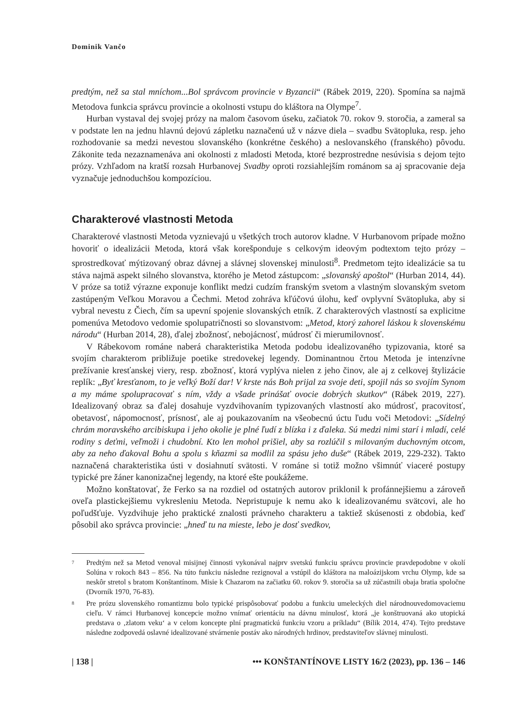Dominik Vančo
predtým, než sa stal mníchom...Bol správcom provincie v Byzancii“ (Rábek 2019, 220). Spomína sa najmä Metodova funkcia správcu provincie a okolnosti vstupu do kláštora na Olympe<sup>7</sup>.
Hurban vystaval dej svojej prózy na malom časovom úseku, začiatok 70. rokov 9. storočia, a zameral sa v podstate len na jednu hlavnú dejovú zápletku naznačenú už v názve diela – svadbu Svätopluka, resp. jeho rozhodovanie sa medzi nevestou slovanského (konkrétne českého) a neslovanského (franského) pôvodu. Zákonite teda nezaznamenáva ani okolnosti z mladosti Metoda, ktoré bezprostredne nesúvisia s dejom tejto prózy. Vzhľadom na kratší rozsah Hurbanovej Svadby oproti rozsiahlejším románom sa aj spracovanie deja vyznačuje jednoduchšou kompozíciou.
Charakterové vlastnosti Metoda
Charakterové vlastnosti Metoda vyznievajú u všetkých troch autorov kladne. V Hurbanovom prípade možno hovoriť o idealizácii Metoda, ktorá však korešponduje s celkovým ideovým podtextom tejto prózy – sprostredkovať mýtizovaný obraz dávnej a slávnej slovenskej minulosti<sup>8</sup>. Predmetom tejto idealizácie sa tu stáva najmä aspekt silného slovanstva, ktorého je Metod zástupcom: „slovanský apoštol“ (Hurban 2014, 44). V próze sa totiž výrazne exponuje konflikt medzi cudzím franským svetom a vlastným slovanským svetom zastúpeným Veľkou Moravou a Čechmi. Metod zohráva kľúčovú úlohu, keď ovplyvní Svätopluka, aby si vybral nevestu z Čiech, čím sa upevní spojenie slovanských etník. Z charakterových vlastností sa explicitne pomenúva Metodovo vedomie spolupatričnosti so slovanstvom: „Metod, ktorý zahorel láskou k slovenskému národu“ (Hurban 2014, 28), ďalej zbožnosť, nebojácnosť, múdrosť či mierumilovnosť.
V Rábekovom románe naberá charakteristika Metoda podobu idealizovaného typizovania, ktoré sa svojím charakterom približuje poetike stredovekej legendy. Dominantnou črtou Metoda je intenzívne prežívanie kresťanskej viery, resp. zbožnosť, ktorá vyplýva nielen z jeho činov, ale aj z celkovej štylizácie replík: „Byť kresťanom, to je veľký Boží dar! V krste nás Boh prijal za svoje deti, spojil nás so svojím Synom a my máme spolupracovať s ním, vždy a všade prinášať ovocie dobrých skutkov“ (Rábek 2019, 227). Idealizovaný obraz sa ďalej dosahuje vyzdvihovaním typizovaných vlastností ako múdrosť, pracovitosť, obetavosť, nápomocnosť, prísnosť, ale aj poukazovaním na všeobecnú úctu ľudu voči Metodovi: „Sídelný chrám moravského arcibiskupa i jeho okolie je plné ľudí z blízka i z ďaleka. Sú medzi nimi starí i mladí, celé rodiny s deťmi, veľmoži i chudobní. Kto len mohol prišiel, aby sa rozlúčil s milovaným duchovným otcom, aby za neho ďakoval Bohu a spolu s kňazmi sa modlil za spásu jeho duše“ (Rábek 2019, 229-232). Takto naznačená charakteristika ústi v dosiahnutí svätosti. V románe si totiž možno všimnúť viaceré postupy typické pre žáner kanonizačnej legendy, na ktoré ešte poukážeme.
Možno konštatovať, že Ferko sa na rozdiel od ostatných autorov priklonil k profánnejšiemu a zároveň oveľa plastickejšiemu vykresleniu Metoda. Nepristupuje k nemu ako k idealizovanému svätcovi, ale ho poľudšťuje. Vyzdvihuje jeho praktické znalosti právneho charakteru a taktiež skúsenosti z obdobia, keď pôsobil ako správca provincie: „hneď tu na mieste, lebo je dosť svedkov,
7
Predtým než sa Metod venoval misijnej činnosti vykonával najprv svetskú funkciu správcu provincie pravdepodobne v okolí Solúna v rokoch 843 – 856. Na túto funkciu následne rezignoval a vstúpil do kláštora na maloázijskom vrchu Olymp, kde sa neskôr stretol s bratom Konštantínom. Misie k Chazarom na začiatku 60. rokov 9. storočia sa už zúčastnili obaja bratia spoločne (Dvorník 1970, 76-83).
8
Pre prózu slovenského romantizmu bolo typické prispôsobovať podobu a funkciu umeleckých diel národnouvedomovaciemu cieľu. V rámci Hurbanovej koncepcie možno vnímať orientáciu na dávnu minulosť, ktorá „je konštruovaná ako utopická predstava o ‚zlatom veku‘ a v celom koncepte plní pragmatickú funkciu vzoru a príkladu“ (Bílik 2014, 474). Tejto predstave následne zodpovedá oslavné idealizované stvárnenie postáv ako národných hrdinov, predstaviteľov slávnej minulosti.
| 138 | ••• KONŠTANTÍNOVE LISTY 16/2 (2023), pp. 136 – 146